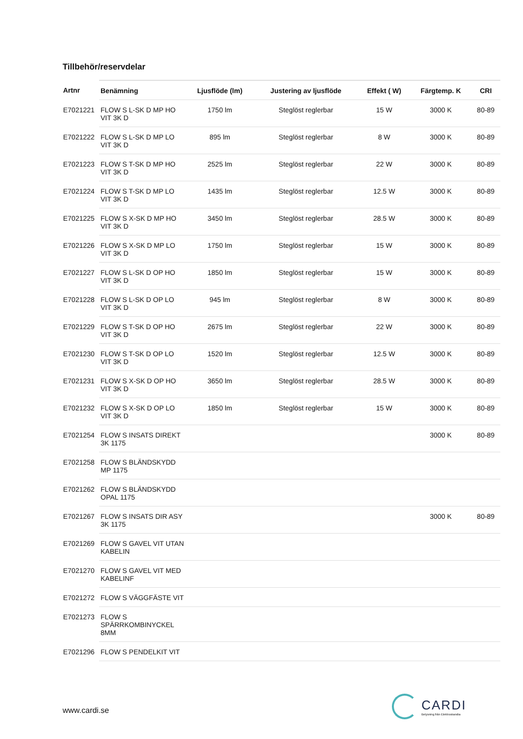Tillbehör/reservdelar
| Artnr | Benämning | Ljusflöde (lm) | Justering av ljusflöde | Effekt ( W) | Färgtemp. K | CRI |
| --- | --- | --- | --- | --- | --- | --- |
| E7021221 | FLOW S L-SK D MP HO VIT 3K D | 1750 lm | Steglöst reglerbar | 15 W | 3000 K | 80-89 |
| E7021222 | FLOW S L-SK D MP LO VIT 3K D | 895 lm | Steglöst reglerbar | 8 W | 3000 K | 80-89 |
| E7021223 | FLOW S T-SK D MP HO VIT 3K D | 2525 lm | Steglöst reglerbar | 22 W | 3000 K | 80-89 |
| E7021224 | FLOW S T-SK D MP LO VIT 3K D | 1435 lm | Steglöst reglerbar | 12.5 W | 3000 K | 80-89 |
| E7021225 | FLOW S X-SK D MP HO VIT 3K D | 3450 lm | Steglöst reglerbar | 28.5 W | 3000 K | 80-89 |
| E7021226 | FLOW S X-SK D MP LO VIT 3K D | 1750 lm | Steglöst reglerbar | 15 W | 3000 K | 80-89 |
| E7021227 | FLOW S L-SK D OP HO VIT 3K D | 1850 lm | Steglöst reglerbar | 15 W | 3000 K | 80-89 |
| E7021228 | FLOW S L-SK D OP LO VIT 3K D | 945 lm | Steglöst reglerbar | 8 W | 3000 K | 80-89 |
| E7021229 | FLOW S T-SK D OP HO VIT 3K D | 2675 lm | Steglöst reglerbar | 22 W | 3000 K | 80-89 |
| E7021230 | FLOW S T-SK D OP LO VIT 3K D | 1520 lm | Steglöst reglerbar | 12.5 W | 3000 K | 80-89 |
| E7021231 | FLOW S X-SK D OP HO VIT 3K D | 3650 lm | Steglöst reglerbar | 28.5 W | 3000 K | 80-89 |
| E7021232 | FLOW S X-SK D OP LO VIT 3K D | 1850 lm | Steglöst reglerbar | 15 W | 3000 K | 80-89 |
| E7021254 | FLOW S INSATS DIREKT 3K 1175 | | | | 3000 K | 80-89 |
| E7021258 | FLOW S BLÄNDSKYDD MP 1175 | | | | | |
| E7021262 | FLOW S BLÄNDSKYDD OPAL 1175 | | | | | |
| E7021267 | FLOW S INSATS DIR ASY 3K 1175 | | | | 3000 K | 80-89 |
| E7021269 | FLOW S GAVEL VIT UTAN KABELIN | | | | | |
| E7021270 | FLOW S GAVEL VIT MED KABELINF | | | | | |
| E7021272 | FLOW S VÄGGFÄSTE VIT | | | | | |
| E7021273 | FLOW S SPÄRRKOMBINYCKEL 8MM | | | | | |
| E7021296 | FLOW S PENDELKIT VIT | | | | | |
www.cardi.se
CARDI
Belysning från Elektroskandia